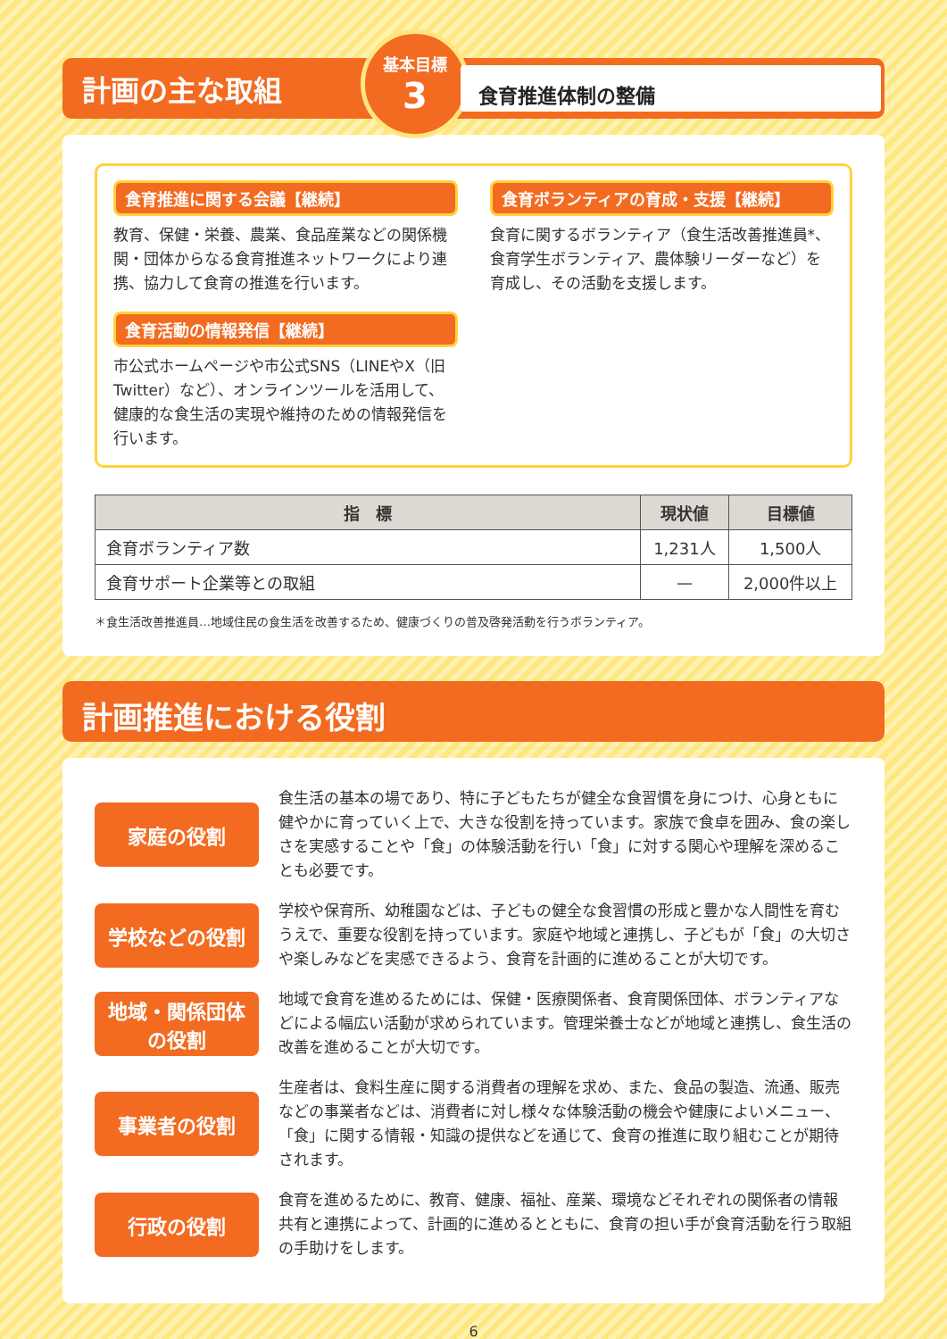計画の主な取組
基本目標
3
食育推進体制の整備
食育推進に関する会議【継続】
教育、保健・栄養、農業、食品産業などの関係機関・団体からなる食育推進ネットワークにより連携、協力して食育の推進を行います。
食育ボランティアの育成・支援【継続】
食育に関するボランティア（食生活改善推進員*、食育学生ボランティア、農体験リーダーなど）を育成し、その活動を支援します。
食育活動の情報発信【継続】
市公式ホームページや市公式SNS（LINEやX（旧Twitter）など）、オンラインツールを活用して、健康的な食生活の実現や維持のための情報発信を行います。
| 指 標 | 現状値 | 目標値 |
| --- | --- | --- |
| 食育ボランティア数 | 1,231人 | 1,500人 |
| 食育サポート企業等との取組 | — | 2,000件以上 |
＊食生活改善推進員…地域住民の食生活を改善するため、健康づくりの普及啓発活動を行うボランティア。
計画推進における役割
家庭の役割
食生活の基本の場であり、特に子どもたちが健全な食習慣を身につけ、心身ともに健やかに育っていく上で、大きな役割を持っています。家族で食卓を囲み、食の楽しさを実感することや「食」の体験活動を行い「食」に対する関心や理解を深めることも必要です。
学校などの役割
学校や保育所、幼稚園などは、子どもの健全な食習慣の形成と豊かな人間性を育むうえで、重要な役割を持っています。家庭や地域と連携し、子どもが「食」の大切さや楽しみなどを実感できるよう、食育を計画的に進めることが大切です。
地域・関係団体
の役割
地域で食育を進めるためには、保健・医療関係者、食育関係団体、ボランティアなどによる幅広い活動が求められています。管理栄養士などが地域と連携し、食生活の改善を進めることが大切です。
事業者の役割
生産者は、食料生産に関する消費者の理解を求め、また、食品の製造、流通、販売などの事業者などは、消費者に対し様々な体験活動の機会や健康によいメニュー、「食」に関する情報・知識の提供などを通じて、食育の推進に取り組むことが期待されます。
行政の役割
食育を進めるために、教育、健康、福祉、産業、環境などそれぞれの関係者の情報共有と連携によって、計画的に進めるとともに、食育の担い手が食育活動を行う取組の手助けをします。
6